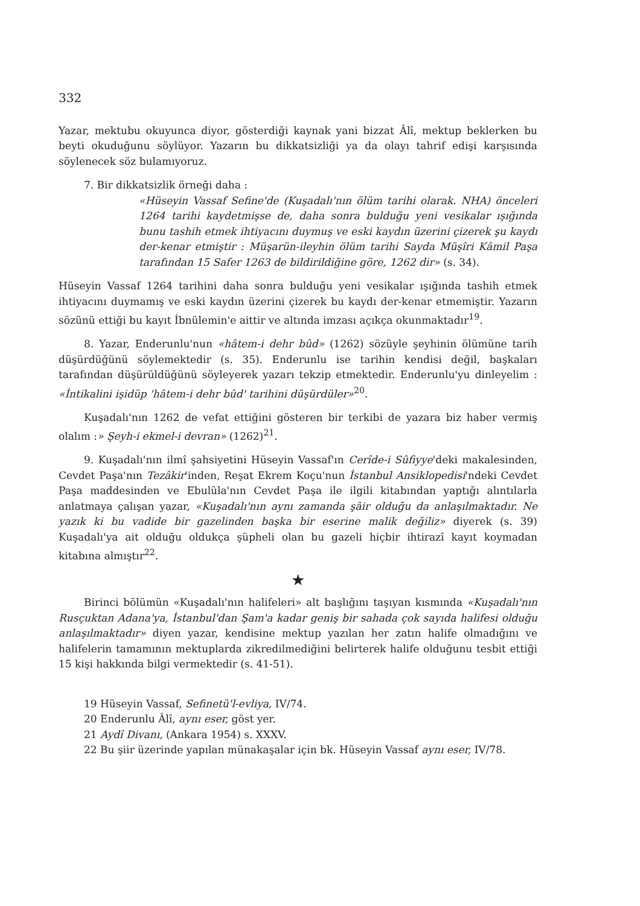332
Yazar, mektubu okuyunca diyor, gösterdiği kaynak yani bizzat Âlî, mektup beklerken bu beyti okuduğunu söylüyor. Yazarın bu dikkatsizliği ya da olayı tahrif edişi karşısında söylenecek söz bulamıyoruz.
7. Bir dikkatsizlik örneği daha :
«Hüseyin Vassaf Sefine'de (Kuşadalı'nın ölüm tarihi olarak. NHA) önceleri 1264 tarihi kaydetmişse de, daha sonra bulduğu yeni vesikalar ışığında bunu tashih etmek ihtiyacını duymuş ve eski kaydın üzerini çizerek şu kaydı der-kenar etmiştir : Müşarün-ileyhin ölüm tarihi Sayda Müşîri Kâmil Paşa tarafından 15 Safer 1263 de bildirildiğine göre, 1262 dir» (s. 34).
Hüseyin Vassaf 1264 tarihini daha sonra bulduğu yeni vesikalar ışığında tashih etmek ihtiyacını duymamış ve eski kaydın üzerini çizerek bu kaydı der-kenar etmemiştir. Yazarın sözünü ettiği bu kayıt İbnülemin'e aittir ve altında imzası açıkça okunmaktadır<sup>19</sup>.
8. Yazar, Enderunlu'nun «hâtem-i dehr bûd» (1262) sözüyle şeyhinin ölümüne tarih düşürdüğünü söylemektedir (s. 35). Enderunlu ise tarihin kendisi değil, başkaları tarafından düşürüldüğünü söyleyerek yazarı tekzip etmektedir. Enderunlu'yu dinleyelim : «İntikalini işidüp 'hâtem-i dehr bûd' tarihini düşürdüler»<sup>20</sup>.
Kuşadalı'nın 1262 de vefat ettiğini gösteren bir terkibi de yazara biz haber vermiş olalım :» Şeyh-i ekmel-i devran» (1262)<sup>21</sup>.
9. Kuşadalı'nın ilmî şahsiyetini Hüseyin Vassaf'ın Cerîde-i Sûfiyye'deki makalesinden, Cevdet Paşa'nın Tezâkir'inden, Reşat Ekrem Koçu'nun İstanbul Ansiklopedisi'ndeki Cevdet Paşa maddesinden ve Ebulûla'nın Cevdet Paşa ile ilgili kitabından yaptığı alıntılarla anlatmaya çalışan yazar, «Kuşadalı'nın aynı zamanda şâir olduğu da anlaşılmaktadır. Ne yazık ki bu vadide bir gazelinden başka bir eserine malik değiliz» diyerek (s. 39) Kuşadalı'ya ait olduğu oldukça şüpheli olan bu gazeli hiçbir ihtirazî kayıt koymadan kitabına almıştır<sup>22</sup>.
★
Birinci bölümün «Kuşadalı'nın halifeleri» alt başlığını taşıyan kısmında «Kuşadalı'nın Rusçuktan Adana'ya, İstanbul'dan Şam'a kadar geniş bir sahada çok sayıda halifesi olduğu anlaşılmaktadır» diyen yazar, kendisine mektup yazılan her zatın halife olmadığını ve halifelerin tamamının mektuplarda zikredilmediğini belirterek halife olduğunu tesbit ettiği 15 kişi hakkında bilgi vermektedir (s. 41-51).
19 Hüseyin Vassaf, Sefinetü'l-evliya, IV/74.
20 Enderunlu Âlî, aynı eser, göst yer.
21 Aydî Divanı, (Ankara 1954) s. XXXV.
22 Bu şiir üzerinde yapılan münakaşalar için bk. Hüseyin Vassaf aynı eser, IV/78.